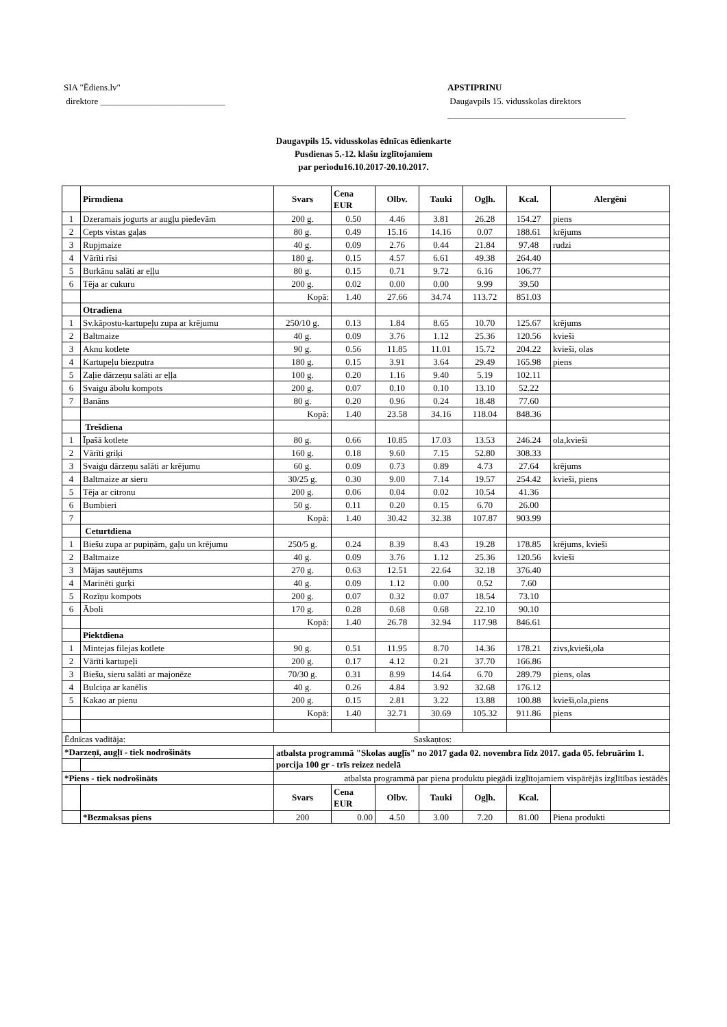SIA "Ēdiens.lv"
direktore ____________________________
APSTIPRINU
Daugavpils 15. vidusskolas direktors
________________________________________
Daugavpils 15. vidusskolas ēdnīcas ēdienkarte
Pusdienas 5.-12. klašu izglītojamiem
par periodu16.10.2017-20.10.2017.
| | Pirmdiena | Svars | Cena EUR | Olbv. | Tauki | Ogļh. | Kcal. | Alergēni |
| --- | --- | --- | --- | --- | --- | --- | --- | --- |
| 1 | Dzeramais jogurts ar augļu piedevām | 200 g. | 0.50 | 4.46 | 3.81 | 26.28 | 154.27 | piens |
| 2 | Cepts vistas gaļas | 80 g. | 0.49 | 15.16 | 14.16 | 0.07 | 188.61 | krējums |
| 3 | Rupjmaize | 40 g. | 0.09 | 2.76 | 0.44 | 21.84 | 97.48 | rudzi |
| 4 | Vārīti rīsi | 180 g. | 0.15 | 4.57 | 6.61 | 49.38 | 264.40 | |
| 5 | Burkānu salāti ar eļļu | 80 g. | 0.15 | 0.71 | 9.72 | 6.16 | 106.77 | |
| 6 | Tēja ar cukuru | 200 g. | 0.02 | 0.00 | 0.00 | 9.99 | 39.50 | |
| | | Kopā: | 1.40 | 27.66 | 34.74 | 113.72 | 851.03 | |
| | Otradiena | | | | | | | |
| 1 | Sv.kāpostu-kartupeļu zupa ar krējumu | 250/10 g. | 0.13 | 1.84 | 8.65 | 10.70 | 125.67 | krējums |
| 2 | Baltmaize | 40 g. | 0.09 | 3.76 | 1.12 | 25.36 | 120.56 | kvieši |
| 3 | Aknu kotlete | 90 g. | 0.56 | 11.85 | 11.01 | 15.72 | 204.22 | kvieši, olas |
| 4 | Kartupeļu biezputra | 180 g. | 0.15 | 3.91 | 3.64 | 29.49 | 165.98 | piens |
| 5 | Zaļie dārzeņu salāti ar eļļa | 100 g. | 0.20 | 1.16 | 9.40 | 5.19 | 102.11 | |
| 6 | Svaigu ābolu kompots | 200 g. | 0.07 | 0.10 | 0.10 | 13.10 | 52.22 | |
| 7 | Banāns | 80 g. | 0.20 | 0.96 | 0.24 | 18.48 | 77.60 | |
| | | Kopā: | 1.40 | 23.58 | 34.16 | 118.04 | 848.36 | |
| | Trešdiena | | | | | | | |
| 1 | Īpašā kotlete | 80 g. | 0.66 | 10.85 | 17.03 | 13.53 | 246.24 | ola,kvieši |
| 2 | Vārīti griķi | 160 g. | 0.18 | 9.60 | 7.15 | 52.80 | 308.33 | |
| 3 | Svaigu dārzeņu salāti ar krējumu | 60 g. | 0.09 | 0.73 | 0.89 | 4.73 | 27.64 | krējums |
| 4 | Baltmaize ar sieru | 30/25 g. | 0.30 | 9.00 | 7.14 | 19.57 | 254.42 | kvieši, piens |
| 5 | Tēja ar citronu | 200 g. | 0.06 | 0.04 | 0.02 | 10.54 | 41.36 | |
| 6 | Bumbieri | 50 g. | 0.11 | 0.20 | 0.15 | 6.70 | 26.00 | |
| 7 | | Kopā: | 1.40 | 30.42 | 32.38 | 107.87 | 903.99 | |
| | Ceturtdiena | | | | | | | |
| 1 | Biešu zupa ar pupiņām, gaļu un krējumu | 250/5 g. | 0.24 | 8.39 | 8.43 | 19.28 | 178.85 | krējums, kvieši |
| 2 | Baltmaize | 40 g. | 0.09 | 3.76 | 1.12 | 25.36 | 120.56 | kvieši |
| 3 | Mājas sautējums | 270 g. | 0.63 | 12.51 | 22.64 | 32.18 | 376.40 | |
| 4 | Marinēti gurķi | 40 g. | 0.09 | 1.12 | 0.00 | 0.52 | 7.60 | |
| 5 | Rozīņu kompots | 200 g. | 0.07 | 0.32 | 0.07 | 18.54 | 73.10 | |
| 6 | Āboli | 170 g. | 0.28 | 0.68 | 0.68 | 22.10 | 90.10 | |
| | | Kopā: | 1.40 | 26.78 | 32.94 | 117.98 | 846.61 | |
| | Piektdiena | | | | | | | |
| 1 | Mintejas filejas kotlete | 90 g. | 0.51 | 11.95 | 8.70 | 14.36 | 178.21 | zivs,kvieši,ola |
| 2 | Vārīti kartupeļi | 200 g. | 0.17 | 4.12 | 0.21 | 37.70 | 166.86 | |
| 3 | Biešu, sieru salāti ar majonēze | 70/30 g. | 0.31 | 8.99 | 14.64 | 6.70 | 289.79 | piens, olas |
| 4 | Bulciņa ar kanēlis | 40 g. | 0.26 | 4.84 | 3.92 | 32.68 | 176.12 | |
| 5 | Kakao ar pienu | 200 g. | 0.15 | 2.81 | 3.22 | 13.88 | 100.88 | kvieši,ola,piens |
| | | Kopā: | 1.40 | 32.71 | 30.69 | 105.32 | 911.86 | piens |
| Ēdnīcas vadītāja: | | | Saskaņtos: | | | | | |
| *Darzeņī, augļī - tiek nodrošināts | | atbalsta programmā "Skolas augļīs" no 2017 gada 02. novembra līdz 2017. gada 05. februārim 1. porcija 100 gr - trīs reizez nedelā | | | | | | |
| *Piens - tiek nodrošināts | | atbalsta programmā par piena produktu piegādi izglītojamiem vispārējās izglītības iestādēs | | | | | | |
| | | Svars | Cena EUR | Olbv. | Tauki | Ogļh. | Kcal. | |
| | *Bezmaksas piens | 200 | 0.00 | 4.50 | 3.00 | 7.20 | 81.00 | Piena produkti |